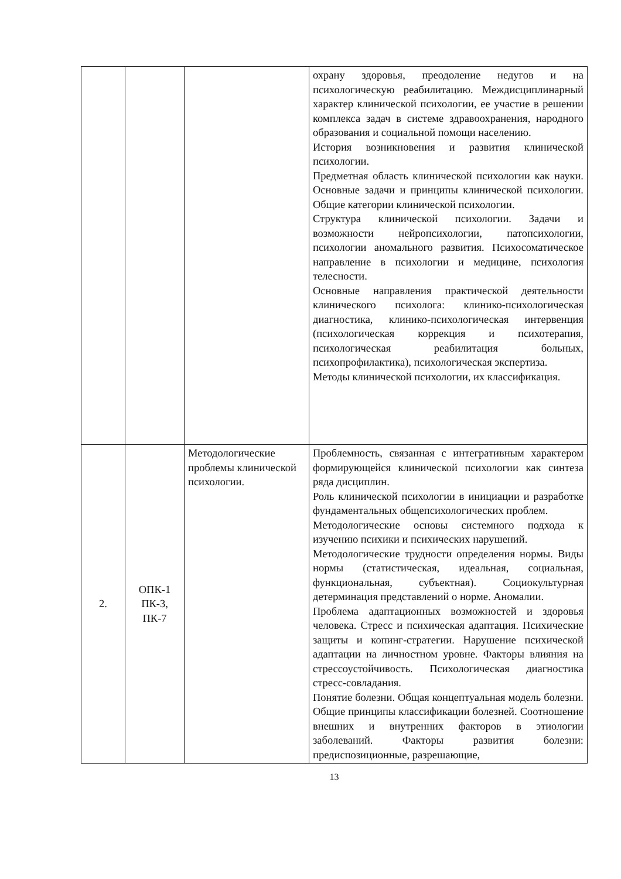| | | | охрану здоровья, преодоление недугов и на психологическую реабилитацию. Междисциплинарный характер клинической психологии, ее участие в решении комплекса задач в системе здравоохранения, народного образования и социальной помощи населению. История возникновения и развития клинической психологии. Предметная область клинической психологии как науки. Основные задачи и принципы клинической психологии. Общие категории клинической психологии. Структура клинической психологии. Задачи и возможности нейропсихологии, патопсихологии, психологии аномального развития. Психосоматическое направление в психологии и медицине, психология телесности. Основные направления практической деятельности клинического психолога: клинико-психологическая диагностика, клинико-психологическая интервенция (психологическая коррекция и психотерапия, психологическая реабилитация больных, психопрофилактика), психологическая экспертиза. Методы клинической психологии, их классификация. |
| 2. | ОПК-1 ПК-3, ПК-7 | Методологические проблемы клинической психологии. | Проблемность, связанная с интегративным характером формирующейся клинической психологии как синтеза ряда дисциплин. Роль клинической психологии в инициации и разработке фундаментальных общепсихологических проблем. Методологические основы системного подхода к изучению психики и психических нарушений. Методологические трудности определения нормы. Виды нормы (статистическая, идеальная, социальная, функциональная, субъектная). Социокультурная детерминация представлений о норме. Аномалии. Проблема адаптационных возможностей и здоровья человека. Стресс и психическая адаптация. Психические защиты и копинг-стратегии. Нарушение психической адаптации на личностном уровне. Факторы влияния на стрессоустойчивость. Психологическая диагностика стресс-совладания. Понятие болезни. Общая концептуальная модель болезни. Общие принципы классификации болезней. Соотношение внешних и внутренних факторов в этиологии заболеваний. Факторы развития болезни: предиспозиционные, разрешающие, |
13